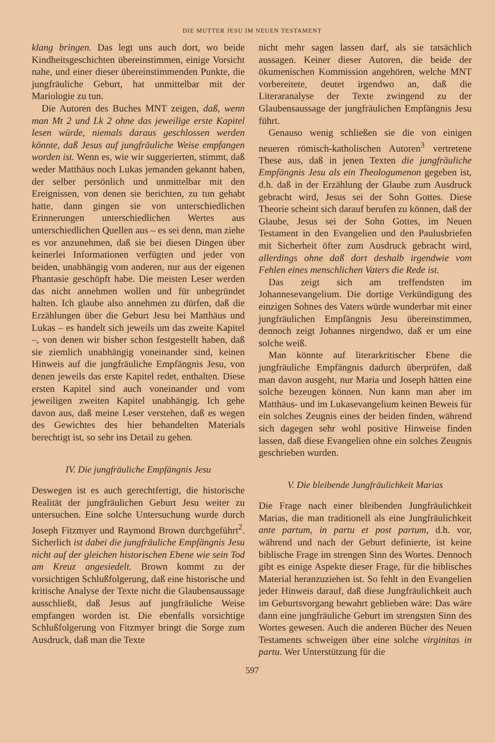DIE MUTTER JESU IM NEUEN TESTAMENT
klang bringen. Das legt uns auch dort, wo beide Kindheitsgeschichten übereinstimmen, einige Vorsicht nahe, und einer dieser übereinstimmenden Punkte, die jungfräuliche Geburt, hat unmittelbar mit der Mariologie zu tun.
Die Autoren des Buches MNT zeigen, daß, wenn man Mt 2 und Lk 2 ohne das jeweilige erste Kapitel lesen würde, niemals daraus geschlossen werden könnte, daß Jesus auf jungfräuliche Weise empfangen worden ist. Wenn es, wie wir suggerierten, stimmt, daß weder Matthäus noch Lukas jemanden gekannt haben, der selber persönlich und unmittelbar mit den Ereignissen, von denen sie berichten, zu tun gehabt hatte, dann gingen sie von unterschiedlichen Erinnerungen unterschiedlichen Wertes aus unterschiedlichen Quellen aus – es sei denn, man ziehe es vor anzunehmen, daß sie bei diesen Dingen über keinerlei Informationen verfügten und jeder von beiden, unabhängig vom anderen, nur aus der eigenen Phantasie geschöpft habe. Die meisten Leser werden das nicht annehmen wollen und für unbegründet halten. Ich glaube also annehmen zu dürfen, daß die Erzählungen über die Geburt Jesu bei Matthäus und Lukas – es handelt sich jeweils um das zweite Kapitel –, von denen wir bisher schon festgestellt haben, daß sie ziemlich unabhängig voneinander sind, keinen Hinweis auf die jungfräuliche Empfängnis Jesu, von denen jeweils das erste Kapitel redet, enthalten. Diese ersten Kapitel sind auch voneinander und vom jeweiligen zweiten Kapitel unabhängig. Ich gehe davon aus, daß meine Leser verstehen, daß es wegen des Gewichtes des hier behandelten Materials berechtigt ist, so sehr ins Detail zu gehen.
IV. Die jungfräuliche Empfängnis Jesu
Deswegen ist es auch gerechtfertigt, die historische Realität der jungfräulichen Geburt Jesu weiter zu untersuchen. Eine solche Untersuchung wurde durch Joseph Fitzmyer und Raymond Brown durchgeführt<sup>2</sup>. Sicherlich ist dabei die jungfräuliche Empfängnis Jesu nicht auf der gleichen historischen Ebene wie sein Tod am Kreuz angesiedelt. Brown kommt zu der vorsichtigen Schlußfolgerung, daß eine historische und kritische Analyse der Texte nicht die Glaubensaussage ausschließt, daß Jesus auf jungfräuliche Weise empfangen worden ist. Die ebenfalls vorsichtige Schlußfolgerung von Fitzmyer bringt die Sorge zum Ausdruck, daß man die Texte
nicht mehr sagen lassen darf, als sie tatsächlich aussagen. Keiner dieser Autoren, die beide der ökumenischen Kommission angehören, welche MNT vorbereitete, deutet irgendwo an, daß die Literaranalyse der Texte zwingend zu der Glaubensaussage der jungfräulichen Empfängnis Jesu führt.
Genauso wenig schließen sie die von einigen neueren römisch-katholischen Autoren<sup>3</sup> vertretene These aus, daß in jenen Texten die jungfräuliche Empfängnis Jesu als ein Theologumenon gegeben ist, d.h. daß in der Erzählung der Glaube zum Ausdruck gebracht wird, Jesus sei der Sohn Gottes. Diese Theorie scheint sich darauf berufen zu können, daß der Glaube, Jesus sei der Sohn Gottes, im Neuen Testament in den Evangelien und den Paulusbriefen mit Sicherheit öfter zum Ausdruck gebracht wird, allerdings ohne daß dort deshalb irgendwie vom Fehlen eines menschlichen Vaters die Rede ist.
Das zeigt sich am treffendsten im Johannesevangelium. Die dortige Verkündigung des einzigen Sohnes des Vaters würde wunderbar mit einer jungfräulichen Empfängnis Jesu übereinstimmen, dennoch zeigt Johannes nirgendwo, daß er um eine solche weiß.
Man könnte auf literarkritischer Ebene die jungfräuliche Empfängnis dadurch überprüfen, daß man davon ausgeht, nur Maria und Joseph hätten eine solche bezeugen können. Nun kann man aber im Matthäus- und im Lukasevangelium keinen Beweis für ein solches Zeugnis eines der beiden finden, während sich dagegen sehr wohl positive Hinweise finden lassen, daß diese Evangelien ohne ein solches Zeugnis geschrieben wurden.
V. Die bleibende Jungfräulichkeit Marias
Die Frage nach einer bleibenden Jungfräulichkeit Marias, die man traditionell als eine Jungfräulichkeit ante partum, in partu et post partum, d.h. vor, während und nach der Geburt definierte, ist keine biblische Frage im strengen Sinn des Wortes. Dennoch gibt es einige Aspekte dieser Frage, für die biblisches Material heranzuziehen ist. So fehlt in den Evangelien jeder Hinweis darauf, daß diese Jungfräulichkeit auch im Geburtsvorgang bewahrt geblieben wäre: Das wäre dann eine jungfräuliche Geburt im strengsten Sinn des Wortes gewesen. Auch die anderen Bücher des Neuen Testaments schweigen über eine solche virginitas in partu. Wer Unterstützung für die
597